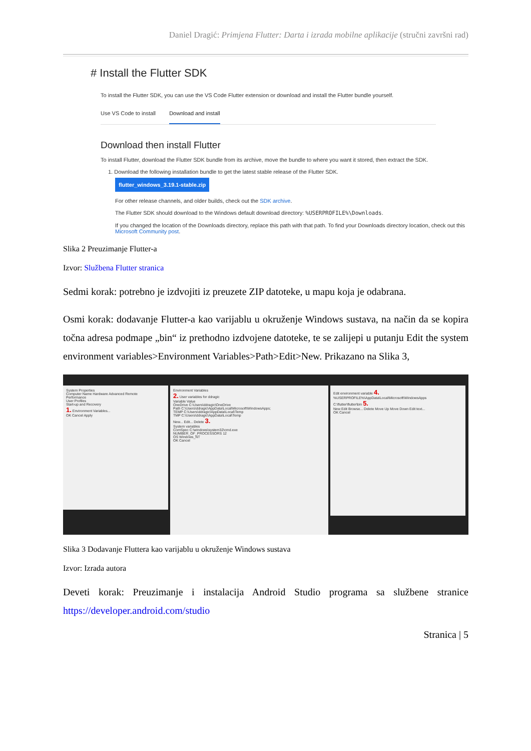Daniel Dragić: Primjena Flutter: Darta i izrada mobilne aplikacije (stručni završni rad)
# Install the Flutter SDK
To install the Flutter SDK, you can use the VS Code Flutter extension or download and install the Flutter bundle yourself.
Use VS Code to install Download and install
Download then install Flutter
To install Flutter, download the Flutter SDK bundle from its archive, move the bundle to where you want it stored, then extract the SDK.
1. Download the following installation bundle to get the latest stable release of the Flutter SDK.
flutter_windows_3.19.1-stable.zip
For other release channels, and older builds, check out the SDK archive.
The Flutter SDK should download to the Windows default download directory: %USERPROFILE%\Downloads.
If you changed the location of the Downloads directory, replace this path with that path. To find your Downloads directory location, check out this Microsoft Community post.
Slika 2 Preuzimanje Flutter-a
Izvor: Službena Flutter stranica
Sedmi korak: potrebno je izdvojiti iz preuzete ZIP datoteke, u mapu koja je odabrana.
Osmi korak: dodavanje Flutter-a kao varijablu u okruženje Windows sustava, na način da se kopira točna adresa podmape „bin“ iz prethodno izdvojene datoteke, te se zalijepi u putanju Edit the system environment variables>Environment Variables>Path>Edit>New. Prikazano na Slika 3,
System Properties
Computer Name Hardware Advanced Remote
Performance
User Profiles
Start-up and Recovery
1. Environment Variables...
OK Cancel Apply
Environment Variables
2. User variables for ddragic
Variable Value
OneDrive C:\Users\ddragic\OneDrive
Path C:\Users\ddragic\AppData\Local\Microsoft\WindowsApps;
TEMP C:\Users\ddragic\AppData\Local\Temp
TMP C:\Users\ddragic\AppData\Local\Temp
New... Edit... Delete 3.
System variables
ComSpec C:\windows\system32\cmd.exe
NUMBER_OF_PROCESSORS 12
OS Windows_NT
OK Cancel
Edit environment variable 4.
%USERPROFILE%\AppData\Local\Microsoft\WindowsApps
C:\flutter\flutter\bin 5.
New Edit Browse... Delete Move Up Move Down Edit text...
OK Cancel
Slika 3 Dodavanje Fluttera kao varijablu u okruženje Windows sustava
Izvor: Izrada autora
Deveti korak: Preuzimanje i instalacija Android Studio programa sa službene stranice https://developer.android.com/studio
Stranica | 5